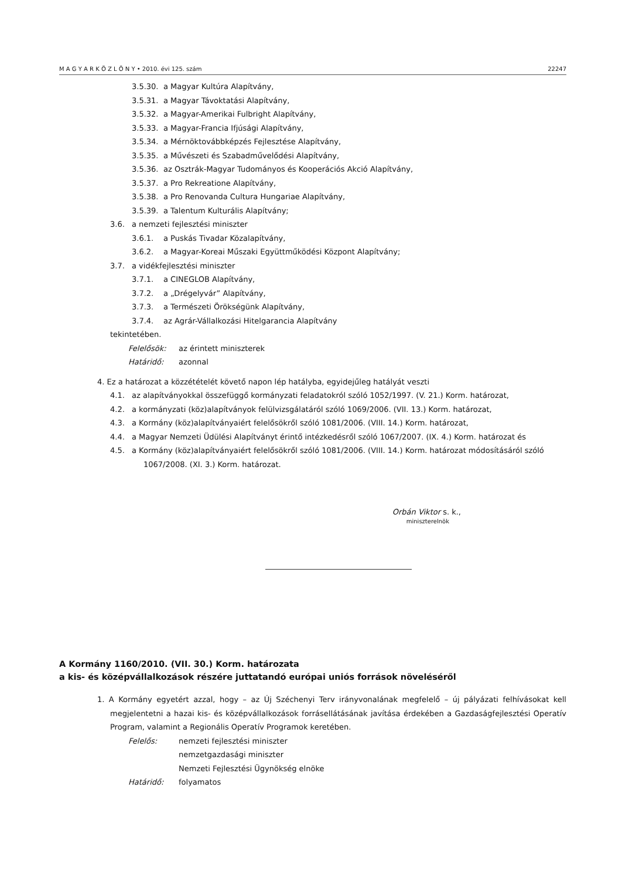M A G Y A R K Ö Z L Ö N Y • 2010. évi 125. szám 22247
3.5.30. a Magyar Kultúra Alapítvány,
3.5.31. a Magyar Távoktatási Alapítvány,
3.5.32. a Magyar-Amerikai Fulbright Alapítvány,
3.5.33. a Magyar-Francia Ifjúsági Alapítvány,
3.5.34. a Mérnöktovábbképzés Fejlesztése Alapítvány,
3.5.35. a Művészeti és Szabadművelődési Alapítvány,
3.5.36. az Osztrák-Magyar Tudományos és Kooperációs Akció Alapítvány,
3.5.37. a Pro Rekreatione Alapítvány,
3.5.38. a Pro Renovanda Cultura Hungariae Alapítvány,
3.5.39. a Talentum Kulturális Alapítvány;
3.6. a nemzeti fejlesztési miniszter
3.6.1. a Puskás Tivadar Közalapítvány,
3.6.2. a Magyar-Koreai Műszaki Együttműködési Központ Alapítvány;
3.7. a vidékfejlesztési miniszter
3.7.1. a CINEGLOB Alapítvány,
3.7.2. a „Drégelyvár” Alapítvány,
3.7.3. a Természeti Örökségünk Alapítvány,
3.7.4. az Agrár-Vállalkozási Hitelgarancia Alapítvány
tekintetében.
Felelősök: az érintett miniszterek
Határidő: azonnal
4. Ez a határozat a közzétételét követő napon lép hatályba, egyidejűleg hatályát veszti
4.1. az alapítványokkal összefüggő kormányzati feladatokról szóló 1052/1997. (V. 21.) Korm. határozat,
4.2. a kormányzati (köz)alapítványok felülvizsgálatáról szóló 1069/2006. (VII. 13.) Korm. határozat,
4.3. a Kormány (köz)alapítványaiért felelősökről szóló 1081/2006. (VIII. 14.) Korm. határozat,
4.4. a Magyar Nemzeti Üdülési Alapítványt érintő intézkedésről szóló 1067/2007. (IX. 4.) Korm. határozat és
4.5. a Kormány (köz)alapítványaiért felelősökről szóló 1081/2006. (VIII. 14.) Korm. határozat módosításáról szóló
1067/2008. (XI. 3.) Korm. határozat.
Orbán Viktor s. k.,
miniszterelnök
A Kormány 1160/2010. (VII. 30.) Korm. határozata
a kis- és középvállalkozások részére juttatandó európai uniós források növeléséről
1. A Kormány egyetért azzal, hogy – az Új Széchenyi Terv irányvonalának megfelelő – új pályázati felhívásokat kell megjelentetni a hazai kis- és középvállalkozások forrásellátásának javítása érdekében a Gazdaságfejlesztési Operatív Program, valamint a Regionális Operatív Programok keretében.
Felelős: nemzeti fejlesztési miniszter
nemzetgazdasági miniszter
Nemzeti Fejlesztési Ügynökség elnöke
Határidő: folyamatos